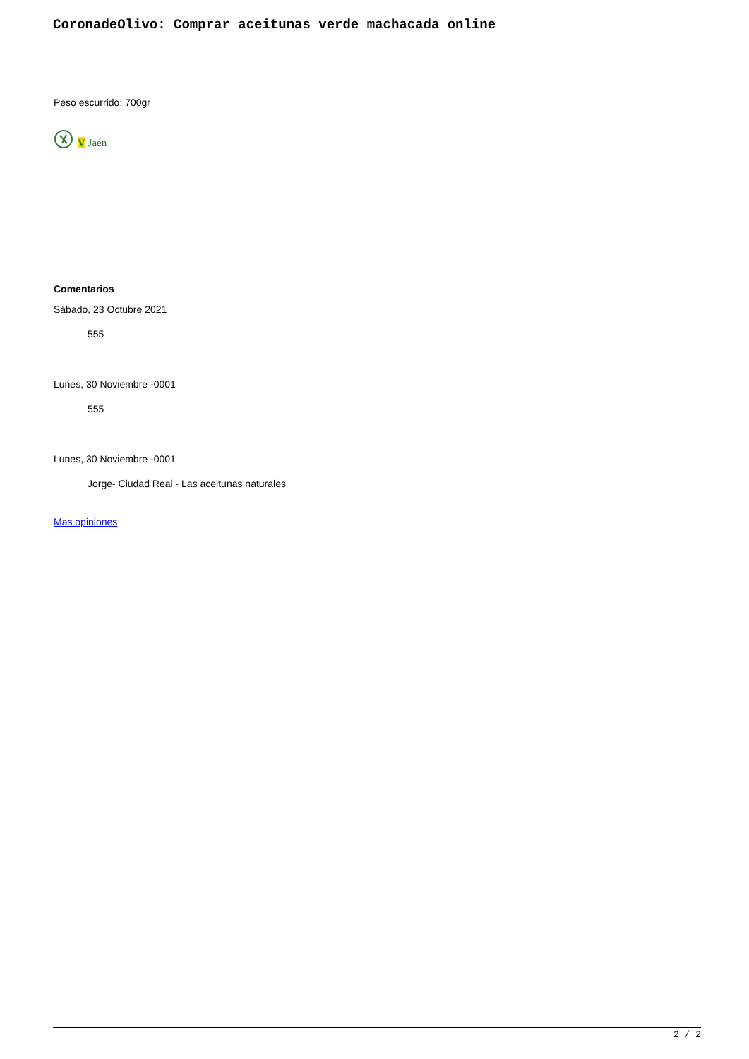CoronadeOlivo: Comprar aceitunas verde machacada online
Peso escurrido: 700gr
V Jaén
Comentarios
Sábado, 23 Octubre 2021
555
Lunes, 30 Noviembre -0001
555
Lunes, 30 Noviembre -0001
Jorge- Ciudad Real - Las aceitunas naturales
Mas opiniones
2 / 2